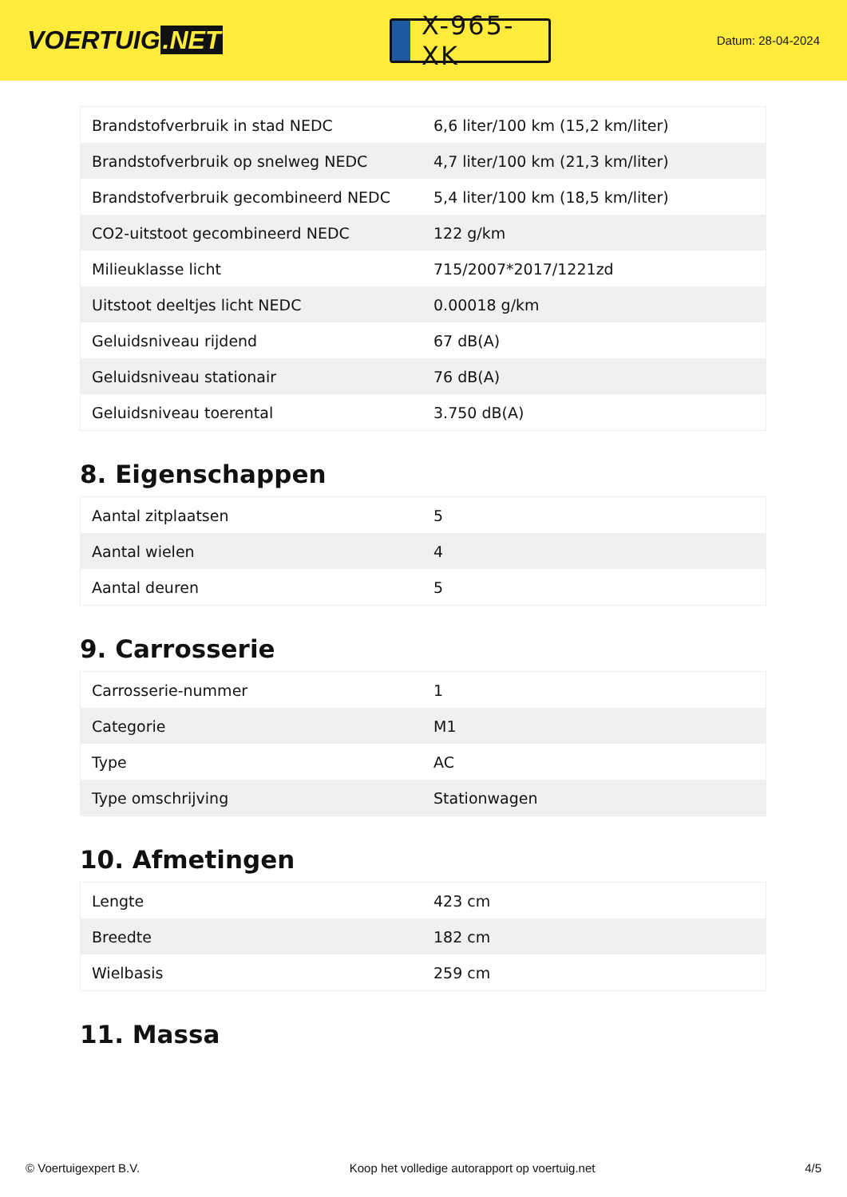VOERTUIG.NET
X-965-XK
Datum: 28-04-2024
| Brandstofverbruik in stad NEDC | 6,6 liter/100 km (15,2 km/liter) |
| Brandstofverbruik op snelweg NEDC | 4,7 liter/100 km (21,3 km/liter) |
| Brandstofverbruik gecombineerd NEDC | 5,4 liter/100 km (18,5 km/liter) |
| CO2-uitstoot gecombineerd NEDC | 122 g/km |
| Milieuklasse licht | 715/2007*2017/1221zd |
| Uitstoot deeltjes licht NEDC | 0.00018 g/km |
| Geluidsniveau rijdend | 67 dB(A) |
| Geluidsniveau stationair | 76 dB(A) |
| Geluidsniveau toerental | 3.750 dB(A) |
8. Eigenschappen
| Aantal zitplaatsen | 5 |
| Aantal wielen | 4 |
| Aantal deuren | 5 |
9. Carrosserie
| Carrosserie-nummer | 1 |
| Categorie | M1 |
| Type | AC |
| Type omschrijving | Stationwagen |
10. Afmetingen
| Lengte | 423 cm |
| Breedte | 182 cm |
| Wielbasis | 259 cm |
11. Massa
© Voertuigexpert B.V. Koop het volledige autorapport op voertuig.net 4/5